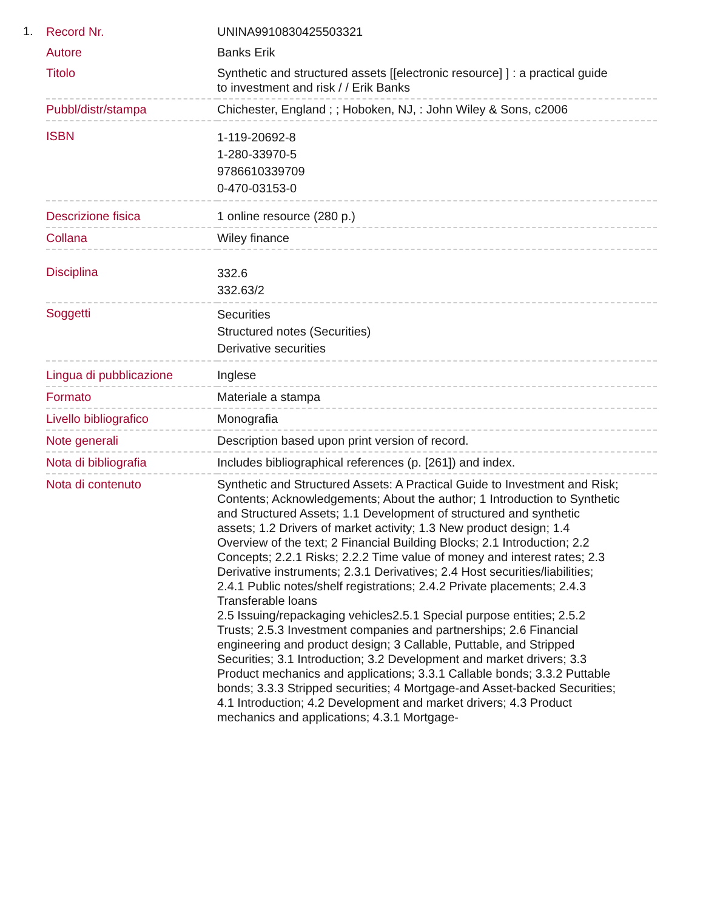1.
| Record Nr. | UNINA9910830425503321 |
| Autore | Banks Erik |
| Titolo | Synthetic and structured assets [[electronic resource] ] : a practical guide to investment and risk / / Erik Banks |
| Pubbl/distr/stampa | Chichester, England ; ; Hoboken, NJ, : John Wiley & Sons, c2006 |
| ISBN | 1-119-20692-8 1-280-33970-5 9786610339709 0-470-03153-0 |
| Descrizione fisica | 1 online resource (280 p.) |
| Collana | Wiley finance |
| Disciplina | 332.6 332.63/2 |
| Soggetti | Securities Structured notes (Securities) Derivative securities |
| Lingua di pubblicazione | Inglese |
| Formato | Materiale a stampa |
| Livello bibliografico | Monografia |
| Note generali | Description based upon print version of record. |
| Nota di bibliografia | Includes bibliographical references (p. [261]) and index. |
| Nota di contenuto | Synthetic and Structured Assets: A Practical Guide to Investment and Risk; Contents; Acknowledgements; About the author; 1 Introduction to Synthetic and Structured Assets; 1.1 Development of structured and synthetic assets; 1.2 Drivers of market activity; 1.3 New product design; 1.4 Overview of the text; 2 Financial Building Blocks; 2.1 Introduction; 2.2 Concepts; 2.2.1 Risks; 2.2.2 Time value of money and interest rates; 2.3 Derivative instruments; 2.3.1 Derivatives; 2.4 Host securities/liabilities; 2.4.1 Public notes/shelf registrations; 2.4.2 Private placements; 2.4.3 Transferable loans 2.5 Issuing/repackaging vehicles2.5.1 Special purpose entities; 2.5.2 Trusts; 2.5.3 Investment companies and partnerships; 2.6 Financial engineering and product design; 3 Callable, Puttable, and Stripped Securities; 3.1 Introduction; 3.2 Development and market drivers; 3.3 Product mechanics and applications; 3.3.1 Callable bonds; 3.3.2 Puttable bonds; 3.3.3 Stripped securities; 4 Mortgage-and Asset-backed Securities; 4.1 Introduction; 4.2 Development and market drivers; 4.3 Product mechanics and applications; 4.3.1 Mortgage- |